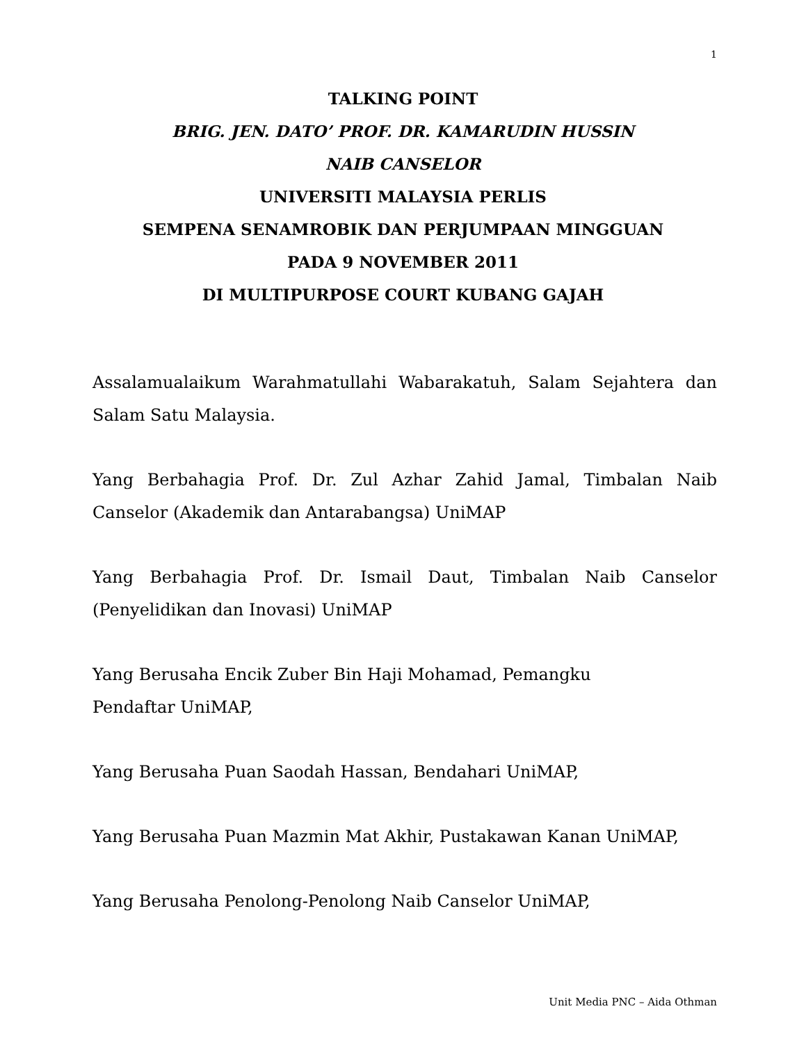1
TALKING POINT
BRIG. JEN. DATO’ PROF. DR. KAMARUDIN HUSSIN
NAIB CANSELOR
UNIVERSITI MALAYSIA PERLIS
SEMPENA SENAMROBIK DAN PERJUMPAAN MINGGUAN
PADA 9 NOVEMBER 2011
DI MULTIPURPOSE COURT KUBANG GAJAH
Assalamualaikum Warahmatullahi Wabarakatuh, Salam Sejahtera dan Salam Satu Malaysia.
Yang Berbahagia Prof. Dr. Zul Azhar Zahid Jamal, Timbalan Naib Canselor (Akademik dan Antarabangsa) UniMAP
Yang Berbahagia Prof. Dr. Ismail Daut, Timbalan Naib Canselor (Penyelidikan dan Inovasi) UniMAP
Yang Berusaha Encik Zuber Bin Haji Mohamad, Pemangku
Pendaftar UniMAP,
Yang Berusaha Puan Saodah Hassan, Bendahari UniMAP,
Yang Berusaha Puan Mazmin Mat Akhir, Pustakawan Kanan UniMAP,
Yang Berusaha Penolong-Penolong Naib Canselor UniMAP,
Unit Media PNC – Aida Othman